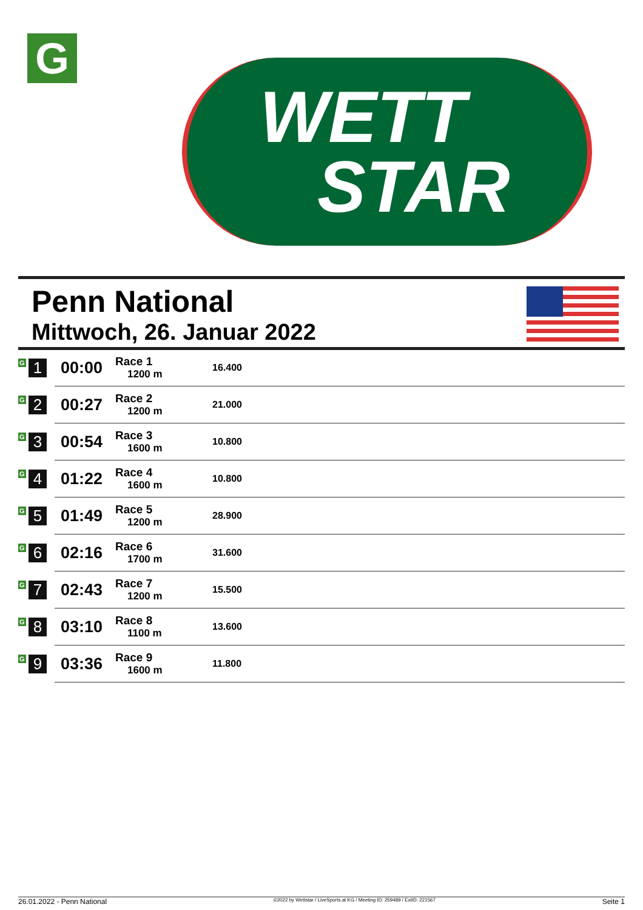G
WETT
STAR
Penn National
Mittwoch, 26. Januar 2022
| G 1 | 00:00 | Race 1 1200 m | 16.400 |
| G 2 | 00:27 | Race 2 1200 m | 21.000 |
| G 3 | 00:54 | Race 3 1600 m | 10.800 |
| G 4 | 01:22 | Race 4 1600 m | 10.800 |
| G 5 | 01:49 | Race 5 1200 m | 28.900 |
| G 6 | 02:16 | Race 6 1700 m | 31.600 |
| G 7 | 02:43 | Race 7 1200 m | 15.500 |
| G 8 | 03:10 | Race 8 1100 m | 13.600 |
| G 9 | 03:36 | Race 9 1600 m | 11.800 |
26.01.2022 - Penn National ©2022 by Wettstar / LiveSports.at KG / Meeting ID: 259489 / ExtID: 221567 Seite 1